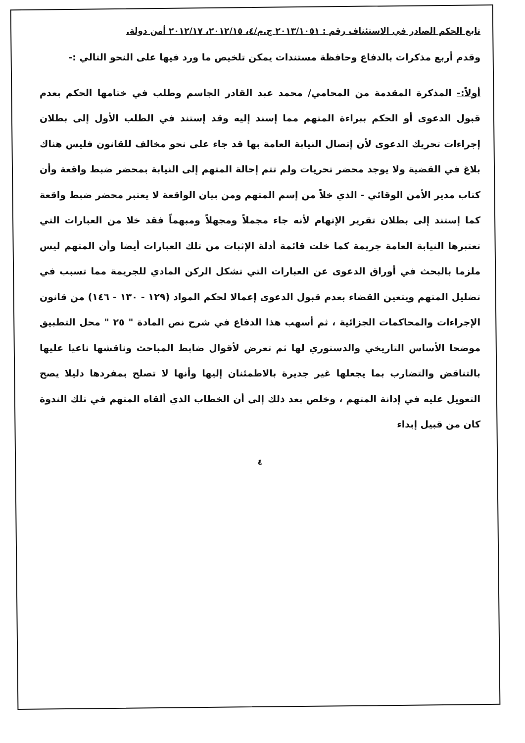تابع الحكم الصادر في الاستئناف رقم : ٢٠١٣/١٠٥١ ج.م/٤، ٢٠١٢/١٥، ٢٠١٢/١٧ أمن دولة.
وقدم أربع مذكرات بالدفاع وحافظة مستندات يمكن تلخيص ما ورد فيها على النحو التالي :-
أولاً:- المذكرة المقدمة من المحامي/ محمد عبد القادر الجاسم وطلب في ختامها الحكم بعدم قبول الدعوى أو الحكم ببراءة المتهم مما إسند إليه وقد إستند في الطلب الأول إلى بطلان إجراءات تحريك الدعوى لأن إتصال النيابة العامة بها قد جاء على نحو مخالف للقانون فليس هناك بلاغ في القضية ولا يوجد محضر تحريات ولم تتم إحالة المتهم إلى النيابة بمحضر ضبط واقعة وأن كتاب مدير الأمن الوقائي - الذي خلاً من إسم المتهم ومن بيان الواقعة لا يعتبر محضر ضبط واقعة كما إستند إلى بطلان تقرير الإتهام لأنه جاء مجملاً ومجهلاً ومبهماً فقد خلا من العبارات التي تعتبرها النيابة العامة جريمة كما خلت قائمة أدلة الإثبات من تلك العبارات أيضا وأن المتهم ليس ملزما بالبحث في أوراق الدعوى عن العبارات التي تشكل الركن المادي للجريمة مما تسبب في تضليل المتهم ويتعين القضاء بعدم قبول الدعوى إعمالا لحكم المواد (١٢٩ - ١٣٠ - ١٤٦) من قانون الإجراءات والمحاكمات الجزائية ، ثم أسهب هذا الدفاع في شرح نص المادة " ٢٥ " محل التطبيق موضحا الأساس التاريخي والدستوري لها ثم تعرض لأقوال ضابط المباحث وناقشها ناعيا عليها بالتناقض والتضارب بما يجعلها غير جديرة بالاطمئنان إليها وأنها لا تصلح بمفردها دليلا يصح التعويل عليه في إدانة المتهم ، وخلص بعد ذلك إلى أن الخطاب الذي ألقاه المتهم في تلك الندوة كان من قبيل إبداء
٤